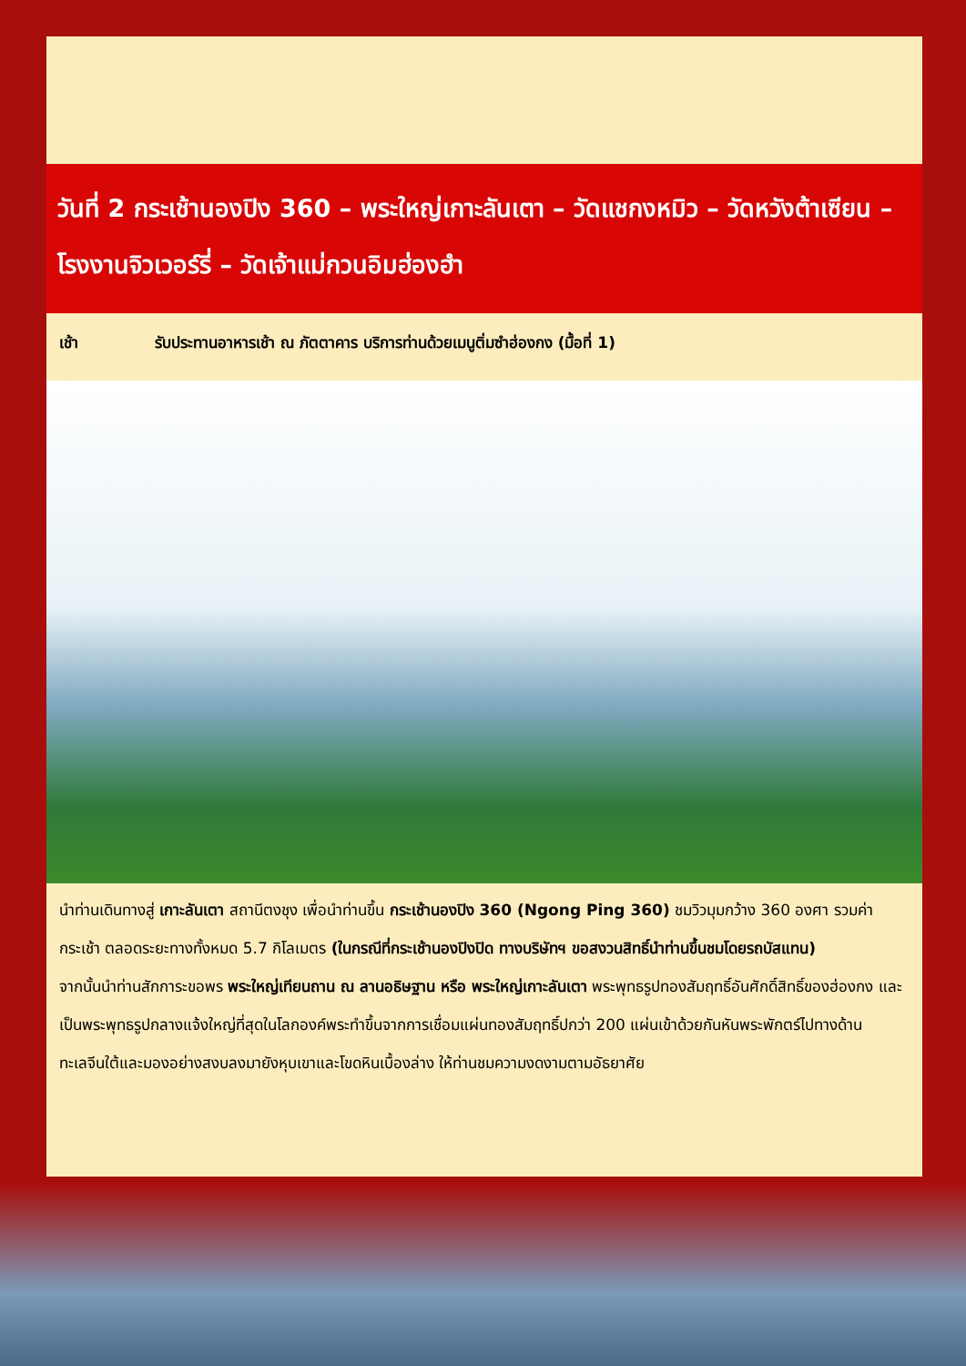วันที่ 2 กระเช้านองปิง 360 – พระใหญ่เกาะลันเตา – วัดแชกงหมิว – วัดหวังต้าเซียน – โรงงานจิวเวอร์รี่ – วัดเจ้าแม่กวนอิมฮ่องฮำ
เช้า รับประทานอาหารเช้า ณ ภัตตาคาร บริการท่านด้วยเมนูติ่มซำฮ่องกง (มื้อที่ 1)
นำท่านเดินทางสู่ เกาะลันเตา สถานีตงชุง เพื่อนำท่านขึ้น กระเช้านองปิง 360 (Ngong Ping 360) ชมวิวมุมกว้าง 360 องศา รวมค่ากระเช้า ตลอดระยะทางทั้งหมด 5.7 กิโลเมตร (ในกรณีที่กระเช้านองปิงปิด ทางบริษัทฯ ขอสงวนสิทธิ์นำท่านขึ้นชมโดยรถบัสแทน)
จากนั้นนำท่านสักการะขอพร พระใหญ่เทียนถาน ณ ลานอธิษฐาน หรือ พระใหญ่เกาะลันเตา พระพุทธรูปทองสัมฤทธิ์อันศักดิ์สิทธิ์ของฮ่องกง และเป็นพระพุทธรูปกลางแจ้งใหญ่ที่สุดในโลกองค์พระทำขึ้นจากการเชื่อมแผ่นทองสัมฤทธิ์ปกว่า 200 แผ่นเข้าด้วยกันหันพระพักตร์ไปทางด้านทะเลจีนใต้และมองอย่างสงบลงมายังหุบเขาและโขดหินเบื้องล่าง ให้ท่านชมความงดงามตามอัธยาศัย